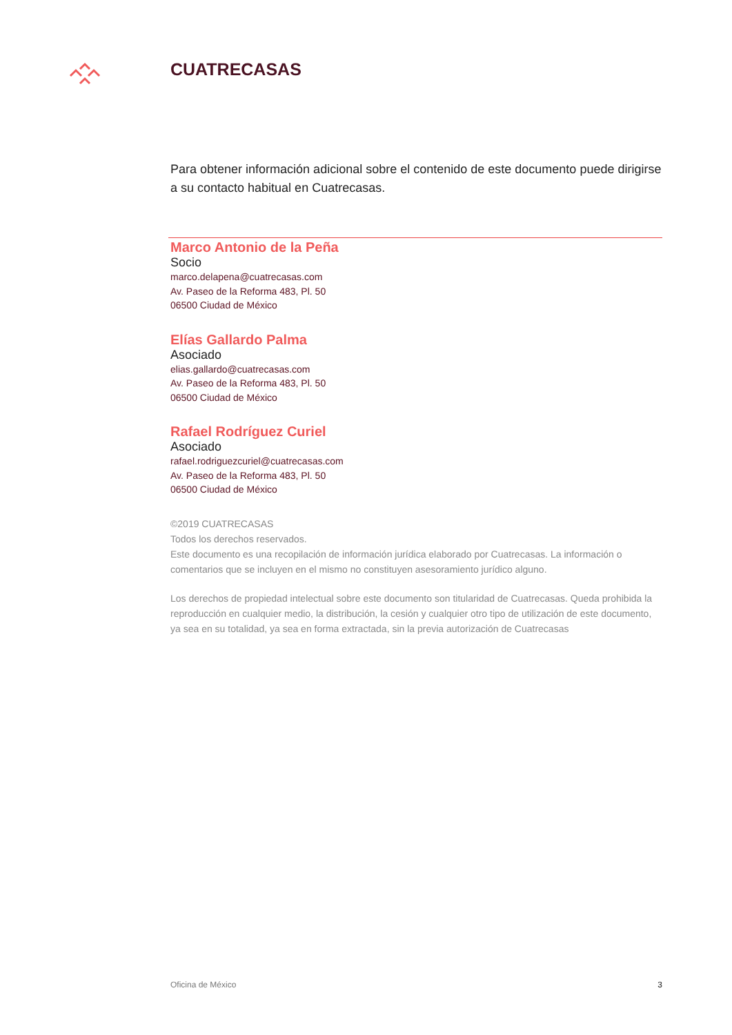CUATRECASAS
Para obtener información adicional sobre el contenido de este documento puede dirigirse a su contacto habitual en Cuatrecasas.
Marco Antonio de la Peña
Socio
marco.delapena@cuatrecasas.com
Av. Paseo de la Reforma 483, Pl. 50
06500 Ciudad de México
Elías Gallardo Palma
Asociado
elias.gallardo@cuatrecasas.com
Av. Paseo de la Reforma 483, Pl. 50
06500 Ciudad de México
Rafael Rodríguez Curiel
Asociado
rafael.rodriguezcuriel@cuatrecasas.com
Av. Paseo de la Reforma 483, Pl. 50
06500 Ciudad de México
©2019 CUATRECASAS
Todos los derechos reservados.
Este documento es una recopilación de información jurídica elaborado por Cuatrecasas. La información o comentarios que se incluyen en el mismo no constituyen asesoramiento jurídico alguno.
Los derechos de propiedad intelectual sobre este documento son titularidad de Cuatrecasas. Queda prohibida la reproducción en cualquier medio, la distribución, la cesión y cualquier otro tipo de utilización de este documento, ya sea en su totalidad, ya sea en forma extractada, sin la previa autorización de Cuatrecasas
Oficina de México 3